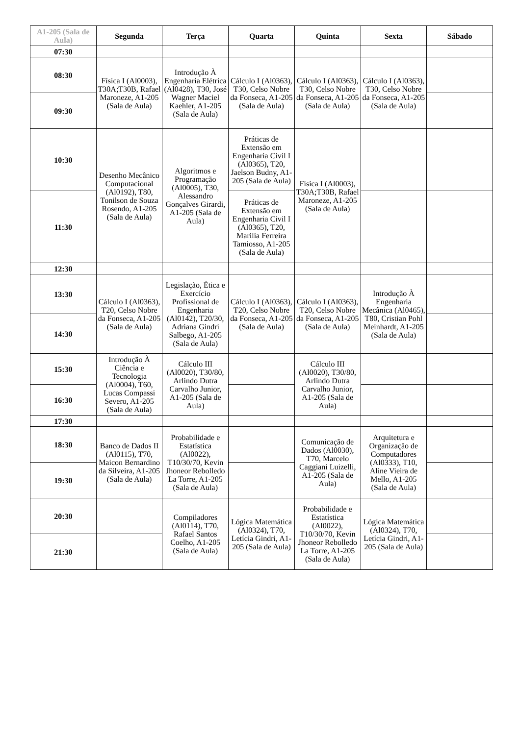| A1-205 (Sala de Aula) | Segunda | Terça | Quarta | Quinta | Sexta | Sábado |
| --- | --- | --- | --- | --- | --- | --- |
| 07:30 | | | | | | |
| 08:30 | Física I (Al0003), T30A;T30B, Rafael Maroneze, A1-205 (Sala de Aula) | Introdução À Engenharia Elétrica (Al0428), T30, José Wagner Maciel Kaehler, A1-205 (Sala de Aula) | Cálculo I (Al0363), T30, Celso Nobre da Fonseca, A1-205 (Sala de Aula) | Cálculo I (Al0363), T30, Celso Nobre da Fonseca, A1-205 (Sala de Aula) | Cálculo I (Al0363), T30, Celso Nobre da Fonseca, A1-205 (Sala de Aula) | |
| 09:30 | | | | | | |
| 10:30 | Desenho Mecânico Computacional (Al0192), T80, Tonilson de Souza Rosendo, A1-205 (Sala de Aula) | Algoritmos e Programação (Al0005), T30, Alessandro Gonçalves Girardi, A1-205 (Sala de Aula) | Práticas de Extensão em Engenharia Civil I (Al0365), T20, Jaelson Budny, A1-205 (Sala de Aula) | Física I (Al0003), T30A;T30B, Rafael Maroneze, A1-205 (Sala de Aula) | | |
| 11:30 | | | Práticas de Extensão em Engenharia Civil I (Al0365), T20, Marilia Ferreira Tamiosso, A1-205 (Sala de Aula) | | | |
| 12:30 | | | | | | |
| 13:30 | Cálculo I (Al0363), T20, Celso Nobre da Fonseca, A1-205 (Sala de Aula) | Legislação, Ética e Exercício Profissional de Engenharia (Al0142), T20/30, Adriana Gindri Salbego, A1-205 (Sala de Aula) | Cálculo I (Al0363), T20, Celso Nobre da Fonseca, A1-205 (Sala de Aula) | Cálculo I (Al0363), T20, Celso Nobre da Fonseca, A1-205 (Sala de Aula) | Introdução À Engenharia Mecânica (Al0465), T80, Cristian Pohl Meinhardt, A1-205 (Sala de Aula) | |
| 14:30 | | | | | | |
| 15:30 | Introdução À Ciência e Tecnologia (Al0004), T60, Lucas Compassi Severo, A1-205 (Sala de Aula) | Cálculo III (Al0020), T30/80, Arlindo Dutra Carvalho Junior, A1-205 (Sala de Aula) | | Cálculo III (Al0020), T30/80, Arlindo Dutra Carvalho Junior, A1-205 (Sala de Aula) | | |
| 16:30 | | | | | | |
| 17:30 | | | | | | |
| 18:30 | Banco de Dados II (Al0115), T70, Maicon Bernardino da Silveira, A1-205 (Sala de Aula) | Probabilidade e Estatística (Al0022), T10/30/70, Kevin Jhoneor Rebolledo La Torre, A1-205 (Sala de Aula) | | Comunicação de Dados (Al0030), T70, Marcelo Caggiani Luizelli, A1-205 (Sala de Aula) | Arquitetura e Organização de Computadores (Al0333), T10, Aline Vieira de Mello, A1-205 (Sala de Aula) | |
| 19:30 | | | | | | |
| 20:30 | | Compiladores (Al0114), T70, Rafael Santos Coelho, A1-205 (Sala de Aula) | Lógica Matemática (Al0324), T70, Letícia Gindri, A1-205 (Sala de Aula) | Probabilidade e Estatística (Al0022), T10/30/70, Kevin Jhoneor Rebolledo La Torre, A1-205 (Sala de Aula) | Lógica Matemática (Al0324), T70, Letícia Gindri, A1-205 (Sala de Aula) | |
| 21:30 | | | | | | |